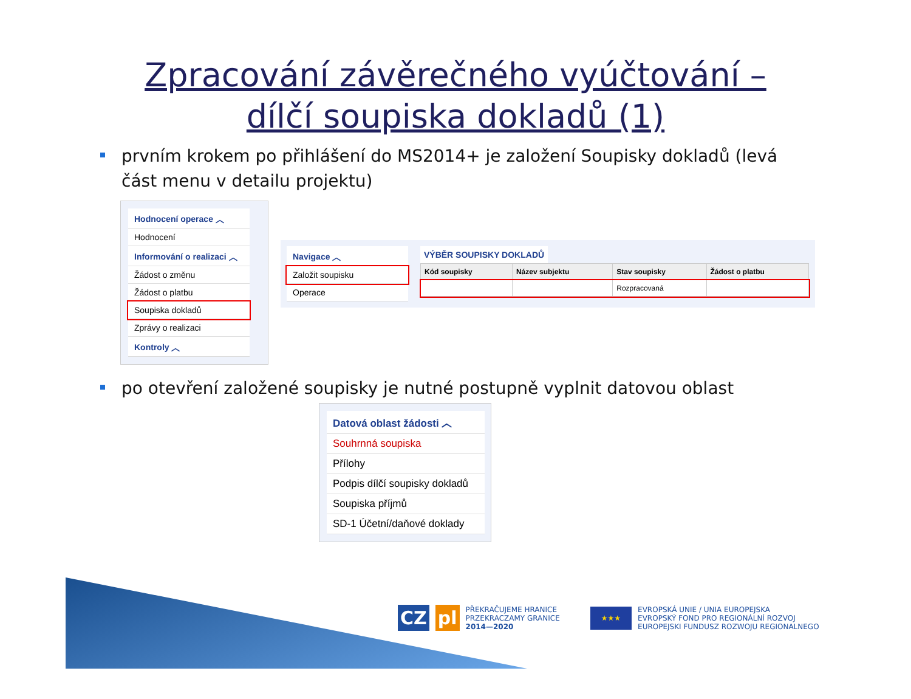Zpracování závěrečného vyúčtování –
dílčí soupiska dokladů (1)
prvním krokem po přihlášení do MS2014+ je založení Soupisky dokladů (levá část menu v detailu projektu)
Hodnocení operace ︿
Hodnocení
Informování o realizaci ︿
Žádost o změnu
Žádost o platbu
Soupiska dokladů
Zprávy o realizaci
Kontroly ︿
Navigace ︿
Založit soupisku
Operace
VÝBĚR SOUPISKY DOKLADŮ
| Kód soupisky | Název subjektu | Stav soupisky | Žádost o platbu |
| --- | --- | --- | --- |
| | | Rozpracovaná | |
po otevření založené soupisky je nutné postupně vyplnit datovou oblast
Datová oblast žádosti ︿
Souhrnná soupiska
Přílohy
Podpis dílčí soupisky dokladů
Soupiska příjmů
SD-1 Účetní/daňové doklady
CZ pl PŘEKRAČUJEME HRANICE
PRZEKRACZAMY GRANICE
2014—2020
★★★ EVROPSKÁ UNIE / UNIA EUROPEJSKA
EVROPSKÝ FOND PRO REGIONÁLNÍ ROZVOJ
EUROPEJSKI FUNDUSZ ROZWOJU REGIONALNEGO